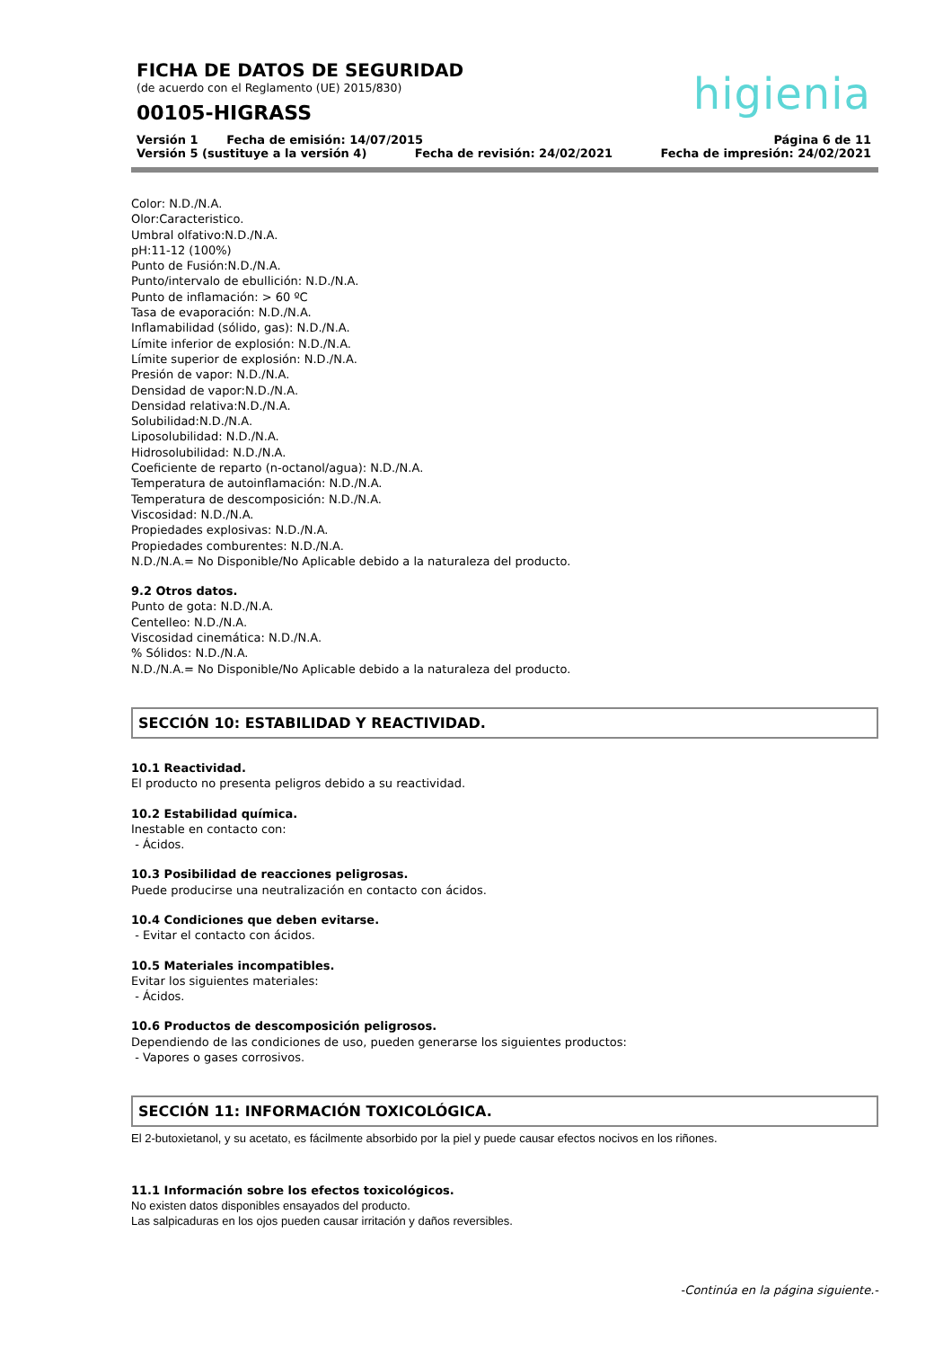FICHA DE DATOS DE SEGURIDAD
(de acuerdo con el Reglamento (UE) 2015/830)
00105-HIGRASS
higienia
Versión 1 Fecha de emisión: 14/07/2015 Página 6 de 11
Versión 5 (sustituye a la versión 4) Fecha de revisión: 24/02/2021 Fecha de impresión: 24/02/2021
Color: N.D./N.A.
Olor:Caracteristico.
Umbral olfativo:N.D./N.A.
pH:11-12 (100%)
Punto de Fusión:N.D./N.A.
Punto/intervalo de ebullición: N.D./N.A.
Punto de inflamación: > 60 ºC
Tasa de evaporación: N.D./N.A.
Inflamabilidad (sólido, gas): N.D./N.A.
Límite inferior de explosión: N.D./N.A.
Límite superior de explosión: N.D./N.A.
Presión de vapor: N.D./N.A.
Densidad de vapor:N.D./N.A.
Densidad relativa:N.D./N.A.
Solubilidad:N.D./N.A.
Liposolubilidad: N.D./N.A.
Hidrosolubilidad: N.D./N.A.
Coeficiente de reparto (n-octanol/agua): N.D./N.A.
Temperatura de autoinflamación: N.D./N.A.
Temperatura de descomposición: N.D./N.A.
Viscosidad: N.D./N.A.
Propiedades explosivas: N.D./N.A.
Propiedades comburentes: N.D./N.A.
N.D./N.A.= No Disponible/No Aplicable debido a la naturaleza del producto.
9.2 Otros datos.
Punto de gota: N.D./N.A.
Centelleo: N.D./N.A.
Viscosidad cinemática: N.D./N.A.
% Sólidos: N.D./N.A.
N.D./N.A.= No Disponible/No Aplicable debido a la naturaleza del producto.
SECCIÓN 10: ESTABILIDAD Y REACTIVIDAD.
10.1 Reactividad.
El producto no presenta peligros debido a su reactividad.
10.2 Estabilidad química.
Inestable en contacto con:
- Ácidos.
10.3 Posibilidad de reacciones peligrosas.
Puede producirse una neutralización en contacto con ácidos.
10.4 Condiciones que deben evitarse.
- Evitar el contacto con ácidos.
10.5 Materiales incompatibles.
Evitar los siguientes materiales:
- Ácidos.
10.6 Productos de descomposición peligrosos.
Dependiendo de las condiciones de uso, pueden generarse los siguientes productos:
- Vapores o gases corrosivos.
SECCIÓN 11: INFORMACIÓN TOXICOLÓGICA.
El 2-butoxietanol, y su acetato, es fácilmente absorbido por la piel y puede causar efectos nocivos en los riñones.
11.1 Información sobre los efectos toxicológicos.
No existen datos disponibles ensayados del producto.
Las salpicaduras en los ojos pueden causar irritación y daños reversibles.
-Continúa en la página siguiente.-